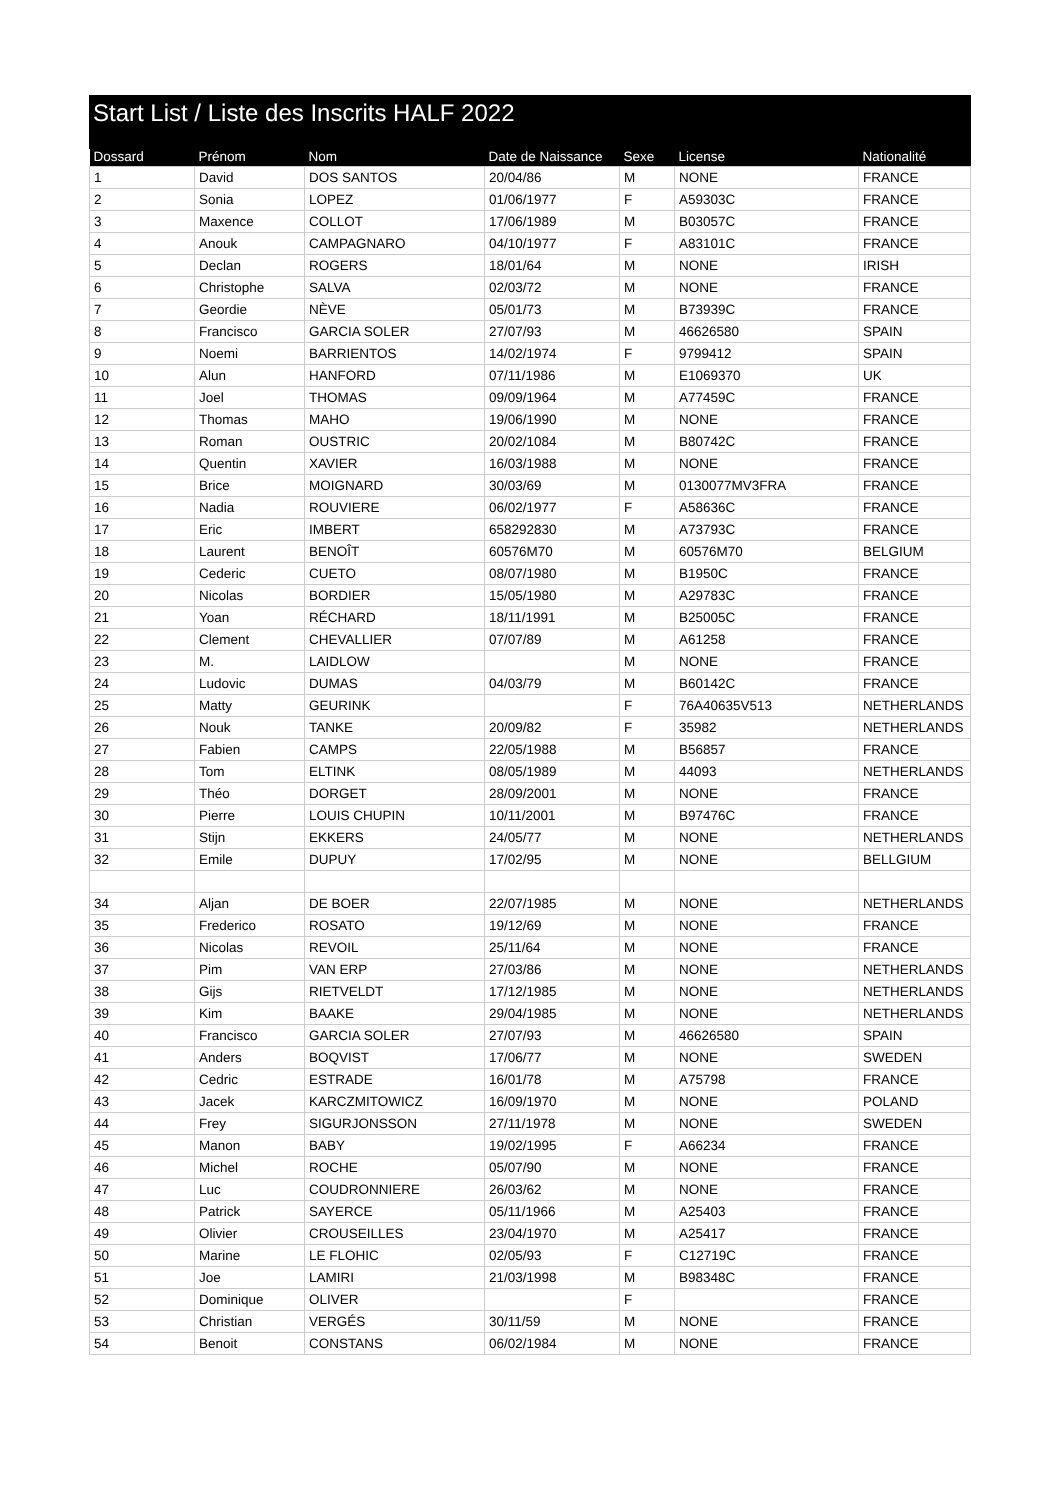Start List / Liste des Inscrits HALF 2022
| Dossard | Prénom | Nom | Date de Naissance | Sexe | License | Nationalité |
| --- | --- | --- | --- | --- | --- | --- |
| 1 | David | DOS SANTOS | 20/04/86 | M | NONE | FRANCE |
| 2 | Sonia | LOPEZ | 01/06/1977 | F | A59303C | FRANCE |
| 3 | Maxence | COLLOT | 17/06/1989 | M | B03057C | FRANCE |
| 4 | Anouk | CAMPAGNARO | 04/10/1977 | F | A83101C | FRANCE |
| 5 | Declan | ROGERS | 18/01/64 | M | NONE | IRISH |
| 6 | Christophe | SALVA | 02/03/72 | M | NONE | FRANCE |
| 7 | Geordie | NÈVE | 05/01/73 | M | B73939C | FRANCE |
| 8 | Francisco | GARCIA SOLER | 27/07/93 | M | 46626580 | SPAIN |
| 9 | Noemi | BARRIENTOS | 14/02/1974 | F | 9799412 | SPAIN |
| 10 | Alun | HANFORD | 07/11/1986 | M | E1069370 | UK |
| 11 | Joel | THOMAS | 09/09/1964 | M | A77459C | FRANCE |
| 12 | Thomas | MAHO | 19/06/1990 | M | NONE | FRANCE |
| 13 | Roman | OUSTRIC | 20/02/1084 | M | B80742C | FRANCE |
| 14 | Quentin | XAVIER | 16/03/1988 | M | NONE | FRANCE |
| 15 | Brice | MOIGNARD | 30/03/69 | M | 0130077MV3FRA | FRANCE |
| 16 | Nadia | ROUVIERE | 06/02/1977 | F | A58636C | FRANCE |
| 17 | Eric | IMBERT | 658292830 | M | A73793C | FRANCE |
| 18 | Laurent | BENOÎT | 60576M70 | M | 60576M70 | BELGIUM |
| 19 | Cederic | CUETO | 08/07/1980 | M | B1950C | FRANCE |
| 20 | Nicolas | BORDIER | 15/05/1980 | M | A29783C | FRANCE |
| 21 | Yoan | RÉCHARD | 18/11/1991 | M | B25005C | FRANCE |
| 22 | Clement | CHEVALLIER | 07/07/89 | M | A61258 | FRANCE |
| 23 | M. | LAIDLOW | | M | NONE | FRANCE |
| 24 | Ludovic | DUMAS | 04/03/79 | M | B60142C | FRANCE |
| 25 | Matty | GEURINK | | F | 76A40635V513 | NETHERLANDS |
| 26 | Nouk | TANKE | 20/09/82 | F | 35982 | NETHERLANDS |
| 27 | Fabien | CAMPS | 22/05/1988 | M | B56857 | FRANCE |
| 28 | Tom | ELTINK | 08/05/1989 | M | 44093 | NETHERLANDS |
| 29 | Théo | DORGET | 28/09/2001 | M | NONE | FRANCE |
| 30 | Pierre | LOUIS CHUPIN | 10/11/2001 | M | B97476C | FRANCE |
| 31 | Stijn | EKKERS | 24/05/77 | M | NONE | NETHERLANDS |
| 32 | Emile | DUPUY | 17/02/95 | M | NONE | BELLGIUM |
| 34 | Aljan | DE BOER | 22/07/1985 | M | NONE | NETHERLANDS |
| 35 | Frederico | ROSATO | 19/12/69 | M | NONE | FRANCE |
| 36 | Nicolas | REVOIL | 25/11/64 | M | NONE | FRANCE |
| 37 | Pim | VAN ERP | 27/03/86 | M | NONE | NETHERLANDS |
| 38 | Gijs | RIETVELDT | 17/12/1985 | M | NONE | NETHERLANDS |
| 39 | Kim | BAAKE | 29/04/1985 | M | NONE | NETHERLANDS |
| 40 | Francisco | GARCIA SOLER | 27/07/93 | M | 46626580 | SPAIN |
| 41 | Anders | BOQVIST | 17/06/77 | M | NONE | SWEDEN |
| 42 | Cedric | ESTRADE | 16/01/78 | M | A75798 | FRANCE |
| 43 | Jacek | KARCZMITOWICZ | 16/09/1970 | M | NONE | POLAND |
| 44 | Frey | SIGURJONSSON | 27/11/1978 | M | NONE | SWEDEN |
| 45 | Manon | BABY | 19/02/1995 | F | A66234 | FRANCE |
| 46 | Michel | ROCHE | 05/07/90 | M | NONE | FRANCE |
| 47 | Luc | COUDRONNIERE | 26/03/62 | M | NONE | FRANCE |
| 48 | Patrick | SAYERCE | 05/11/1966 | M | A25403 | FRANCE |
| 49 | Olivier | CROUSEILLES | 23/04/1970 | M | A25417 | FRANCE |
| 50 | Marine | LE FLOHIC | 02/05/93 | F | C12719C | FRANCE |
| 51 | Joe | LAMIRI | 21/03/1998 | M | B98348C | FRANCE |
| 52 | Dominique | OLIVER | | F | | FRANCE |
| 53 | Christian | VERGÉS | 30/11/59 | M | NONE | FRANCE |
| 54 | Benoit | CONSTANS | 06/02/1984 | M | NONE | FRANCE |